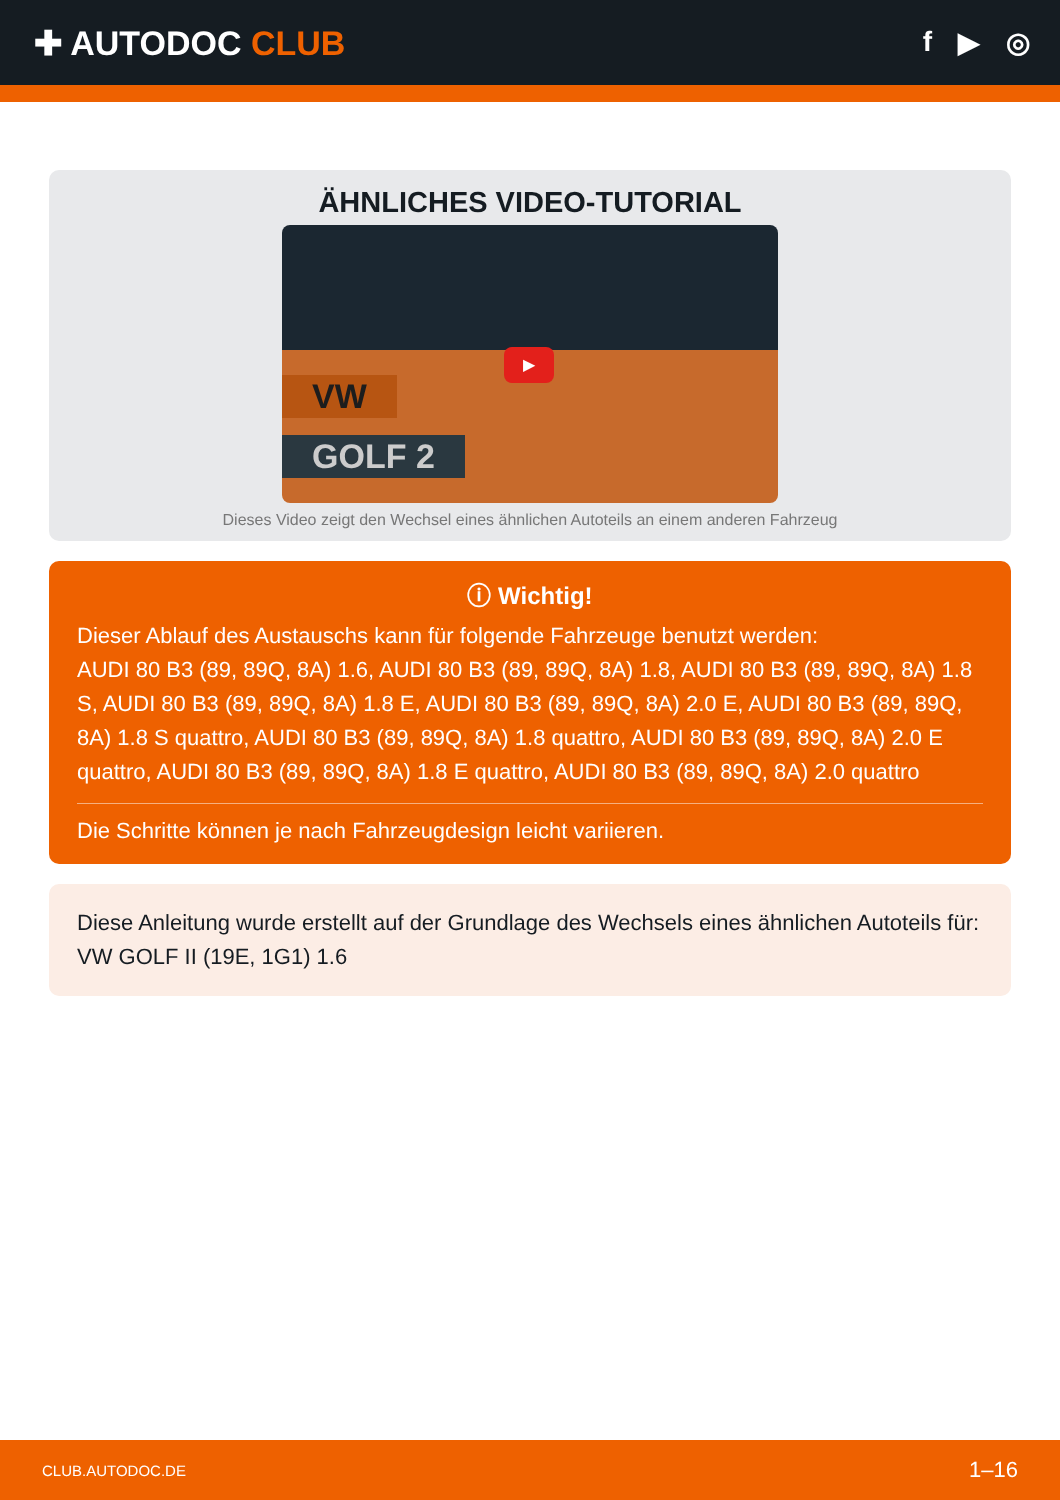✚ AUTODOC CLUB
f ▶ ◎
ÄHNLICHES VIDEO-TUTORIAL
VW
GOLF 2
▶
Dieses Video zeigt den Wechsel eines ähnlichen Autoteils an einem anderen Fahrzeug
ⓘ Wichtig!
Dieser Ablauf des Austauschs kann für folgende Fahrzeuge benutzt werden:
AUDI 80 B3 (89, 89Q, 8A) 1.6, AUDI 80 B3 (89, 89Q, 8A) 1.8, AUDI 80 B3 (89, 89Q, 8A) 1.8 S, AUDI 80 B3 (89, 89Q, 8A) 1.8 E, AUDI 80 B3 (89, 89Q, 8A) 2.0 E, AUDI 80 B3 (89, 89Q, 8A) 1.8 S quattro, AUDI 80 B3 (89, 89Q, 8A) 1.8 quattro, AUDI 80 B3 (89, 89Q, 8A) 2.0 E quattro, AUDI 80 B3 (89, 89Q, 8A) 1.8 E quattro, AUDI 80 B3 (89, 89Q, 8A) 2.0 quattro
Die Schritte können je nach Fahrzeugdesign leicht variieren.
Diese Anleitung wurde erstellt auf der Grundlage des Wechsels eines ähnlichen Autoteils für: VW GOLF II (19E, 1G1) 1.6
CLUB.AUTODOC.DE 1–16